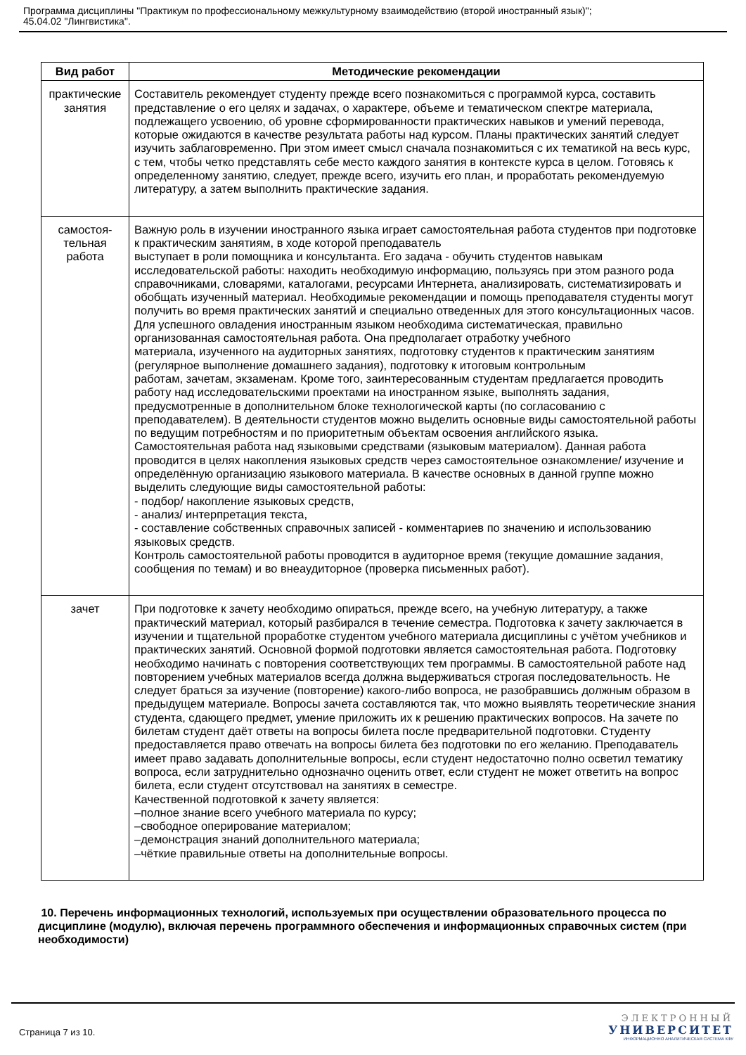Программа дисциплины "Практикум по профессиональному межкультурному взаимодействию (второй иностранный язык)";
45.04.02 "Лингвистика".
| Вид работ | Методические рекомендации |
| --- | --- |
| практические занятия | Составитель рекомендует студенту прежде всего познакомиться с программой курса, составить представление о его целях и задачах, о характере, объеме и тематическом спектре материала, подлежащего усвоению, об уровне сформированности практических навыков и умений перевода, которые ожидаются в качестве результата работы над курсом. Планы практических занятий следует изучить заблаговременно. При этом имеет смысл сначала познакомиться с их тематикой на весь курс, с тем, чтобы четко представлять себе место каждого занятия в контексте курса в целом. Готовясь к определенному занятию, следует, прежде всего, изучить его план, и проработать рекомендуемую литературу, а затем выполнить практические задания. |
| самостоя- тельная работа | Важную роль в изучении иностранного языка играет самостоятельная работа студентов при подготовке к практическим занятиям, в ходе которой преподаватель выступает в роли помощника и консультанта. Его задача - обучить студентов навыкам исследовательской работы: находить необходимую информацию, пользуясь при этом разного рода справочниками, словарями, каталогами, ресурсами Интернета, анализировать, систематизировать и обобщать изученный материал. Необходимые рекомендации и помощь преподавателя студенты могут получить во время практических занятий и специально отведенных для этого консультационных часов. Для успешного овладения иностранным языком необходима систематическая, правильно организованная самостоятельная работа. Она предполагает отработку учебного материала, изученного на аудиторных занятиях, подготовку студентов к практическим занятиям (регулярное выполнение домашнего задания), подготовку к итоговым контрольным работам, зачетам, экзаменам. Кроме того, заинтересованным студентам предлагается проводить работу над исследовательскими проектами на иностранном языке, выполнять задания, предусмотренные в дополнительном блоке технологической карты (по согласованию с преподавателем). В деятельности студентов можно выделить основные виды самостоятельной работы по ведущим потребностям и по приоритетным объектам освоения английского языка. Самостоятельная работа над языковыми средствами (языковым материалом). Данная работа проводится в целях накопления языковых средств через самостоятельное ознакомление/ изучение и определённую организацию языкового материала. В качестве основных в данной группе можно выделить следующие виды самостоятельной работы: - подбор/ накопление языковых средств, - анализ/ интерпретация текста, - составление собственных справочных записей - комментариев по значению и использованию языковых средств. Контроль самостоятельной работы проводится в аудиторное время (текущие домашние задания, сообщения по темам) и во внеаудиторное (проверка письменных работ). |
| зачет | При подготовке к зачету необходимо опираться, прежде всего, на учебную литературу, а также практический материал, который разбирался в течение семестра. Подготовка к зачету заключается в изучении и тщательной проработке студентом учебного материала дисциплины с учётом учебников и практических занятий. Основной формой подготовки является самостоятельная работа. Подготовку необходимо начинать с повторения соответствующих тем программы. В самостоятельной работе над повторением учебных материалов всегда должна выдерживаться строгая последовательность. Не следует браться за изучение (повторение) какого-либо вопроса, не разобравшись должным образом в предыдущем материале. Вопросы зачета составляются так, что можно выявлять теоретические знания студента, сдающего предмет, умение приложить их к решению практических вопросов. На зачете по билетам студент даёт ответы на вопросы билета после предварительной подготовки. Студенту предоставляется право отвечать на вопросы билета без подготовки по его желанию. Преподаватель имеет право задавать дополнительные вопросы, если студент недостаточно полно осветил тематику вопроса, если затруднительно однозначно оценить ответ, если студент не может ответить на вопрос билета, если студент отсутствовал на занятиях в семестре. Качественной подготовкой к зачету является: –полное знание всего учебного материала по курсу; –свободное оперирование материалом; –демонстрация знаний дополнительного материала; –чёткие правильные ответы на дополнительные вопросы. |
10. Перечень информационных технологий, используемых при осуществлении образовательного процесса по дисциплине (модулю), включая перечень программного обеспечения и информационных справочных систем (при необходимости)
Страница 7 из 10.
ЭЛЕКТРОННЫЙ
УНИВЕРСИТЕТ
ИНФОРМАЦИОННО АНАЛИТИЧЕСКАЯ СИСТЕМА КФУ